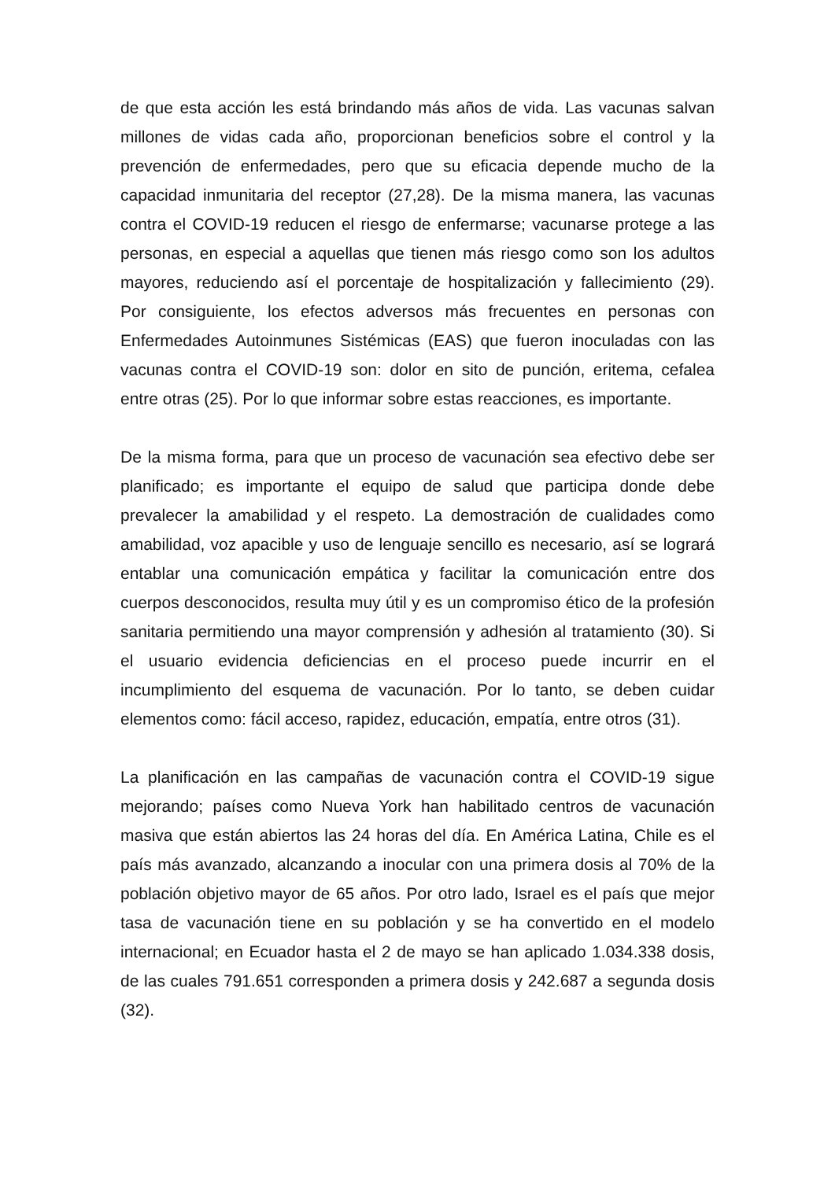de que esta acción les está brindando más años de vida. Las vacunas salvan millones de vidas cada año, proporcionan beneficios sobre el control y la prevención de enfermedades, pero que su eficacia depende mucho de la capacidad inmunitaria del receptor (27,28). De la misma manera, las vacunas contra el COVID-19 reducen el riesgo de enfermarse; vacunarse protege a las personas, en especial a aquellas que tienen más riesgo como son los adultos mayores, reduciendo así el porcentaje de hospitalización y fallecimiento (29). Por consiguiente, los efectos adversos más frecuentes en personas con Enfermedades Autoinmunes Sistémicas (EAS) que fueron inoculadas con las vacunas contra el COVID-19 son: dolor en sito de punción, eritema, cefalea entre otras (25). Por lo que informar sobre estas reacciones, es importante.
De la misma forma, para que un proceso de vacunación sea efectivo debe ser planificado; es importante el equipo de salud que participa donde debe prevalecer la amabilidad y el respeto. La demostración de cualidades como amabilidad, voz apacible y uso de lenguaje sencillo es necesario, así se logrará entablar una comunicación empática y facilitar la comunicación entre dos cuerpos desconocidos, resulta muy útil y es un compromiso ético de la profesión sanitaria permitiendo una mayor comprensión y adhesión al tratamiento (30). Si el usuario evidencia deficiencias en el proceso puede incurrir en el incumplimiento del esquema de vacunación. Por lo tanto, se deben cuidar elementos como: fácil acceso, rapidez, educación, empatía, entre otros (31).
La planificación en las campañas de vacunación contra el COVID-19 sigue mejorando; países como Nueva York han habilitado centros de vacunación masiva que están abiertos las 24 horas del día. En América Latina, Chile es el país más avanzado, alcanzando a inocular con una primera dosis al 70% de la población objetivo mayor de 65 años. Por otro lado, Israel es el país que mejor tasa de vacunación tiene en su población y se ha convertido en el modelo internacional; en Ecuador hasta el 2 de mayo se han aplicado 1.034.338 dosis, de las cuales 791.651 corresponden a primera dosis y 242.687 a segunda dosis (32).